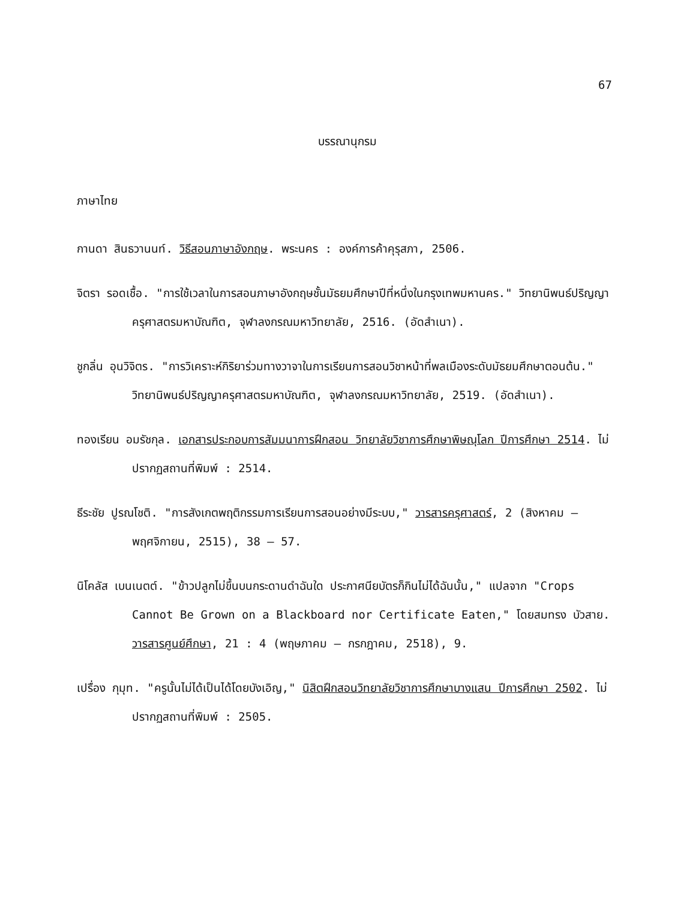67
บรรณานุกรม
ภาษาไทย
กานดา สินธวานนท์. วิธีสอนภาษาอังกฤษ. พระนคร : องค์การค้าคุรุสภา, 2506.
จิตรา รอดเชื้อ. "การใช้เวลาในการสอนภาษาอังกฤษชั้นมัธยมศึกษาปีที่หนึ่งในกรุงเทพมหานคร." วิทยานิพนธ์ปริญญาครุศาสตรมหาบัณฑิต, จุฬาลงกรณมหาวิทยาลัย, 2516. (อัดสำเนา).
ชูกลิ่น อุนวิจิตร. "การวิเคราะห์กิริยาร่วมทางวาจาในการเรียนการสอนวิชาหน้าที่พลเมืองระดับมัธยมศึกษาตอนต้น." วิทยานิพนธ์ปริญญาครุศาสตรมหาบัณฑิต, จุฬาลงกรณมหาวิทยาลัย, 2519. (อัดสำเนา).
ทองเรียน อมรัชกุล. เอกสารประกอบการสัมมนาการฝึกสอน วิทยาลัยวิชาการศึกษาพิษณุโลก ปีการศึกษา 2514. ไม่ปรากฏสถานที่พิมพ์ : 2514.
ธีระชัย ปูรณโชติ. "การสังเกตพฤติกรรมการเรียนการสอนอย่างมีระบบ," วารสารครุศาสตร์, 2 (สิงหาคม – พฤศจิกายน, 2515), 38 – 57.
นิโคลัส เบนเนตต์. "ข้าวปลูกไม่ขึ้นบนกระดานดำฉันใด ประกาศนียบัตรก็กินไม่ได้ฉันนั้น," แปลจาก "Crops Cannot Be Grown on a Blackboard nor Certificate Eaten," โดยสมทรง บัวสาย. วารสารศูนย์ศึกษา, 21 : 4 (พฤษภาคม – กรกฎาคม, 2518), 9.
เปรื่อง กุมุท. "ครูนั้นไม่ได้เป็นได้โดยบังเอิญ," นิสิตฝึกสอนวิทยาลัยวิชาการศึกษาบางแสน ปีการศึกษา 2502. ไม่ปรากฏสถานที่พิมพ์ : 2505.